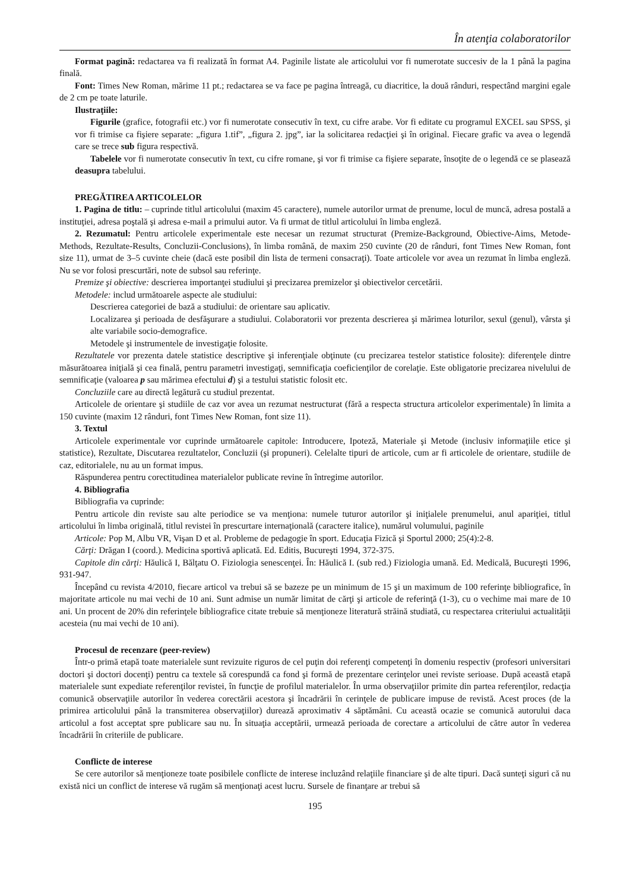În atenţia colaboratorilor
Format pagină: redactarea va fi realizată în format A4. Paginile listate ale articolului vor fi numerotate succesiv de la 1 până la pagina finală.
Font: Times New Roman, mărime 11 pt.; redactarea se va face pe pagina întreagă, cu diacritice, la două rânduri, respectând margini egale de 2 cm pe toate laturile.
Ilustraţiile:
Figurile (grafice, fotografii etc.) vor fi numerotate consecutiv în text, cu cifre arabe. Vor fi editate cu programul EXCEL sau SPSS, şi vor fi trimise ca fişiere separate: „figura 1.tif”, „figura 2. jpg”, iar la solicitarea redacţiei şi în original. Fiecare grafic va avea o legendă care se trece sub figura respectivă.
Tabelele vor fi numerotate consecutiv în text, cu cifre romane, şi vor fi trimise ca fişiere separate, însoţite de o legendă ce se plasează deasupra tabelului.
PREGĂTIREA ARTICOLELOR
1. Pagina de titlu: – cuprinde titlul articolului (maxim 45 caractere), numele autorilor urmat de prenume, locul de muncă, adresa postală a instituţiei, adresa poştală şi adresa e-mail a primului autor. Va fi urmat de titlul articolului în limba engleză.
2. Rezumatul: Pentru articolele experimentale este necesar un rezumat structurat (Premize-Background, Obiective-Aims, Metode-Methods, Rezultate-Results, Concluzii-Conclusions), în limba română, de maxim 250 cuvinte (20 de rânduri, font Times New Roman, font size 11), urmat de 3–5 cuvinte cheie (dacă este posibil din lista de termeni consacraţi). Toate articolele vor avea un rezumat în limba engleză. Nu se vor folosi prescurtări, note de subsol sau referinţe.
Premize şi obiective: descrierea importanţei studiului şi precizarea premizelor şi obiectivelor cercetării.
Metodele: includ următoarele aspecte ale studiului:
Descrierea categoriei de bază a studiului: de orientare sau aplicativ.
Localizarea şi perioada de desfăşurare a studiului. Colaboratorii vor prezenta descrierea şi mărimea loturilor, sexul (genul), vârsta şi alte variabile socio-demografice.
Metodele şi instrumentele de investigaţie folosite.
Rezultatele vor prezenta datele statistice descriptive şi inferenţiale obţinute (cu precizarea testelor statistice folosite): diferenţele dintre măsurătoarea iniţială şi cea finală, pentru parametri investigaţi, semnificaţia coeficienţilor de corelaţie. Este obligatorie precizarea nivelului de semnificaţie (valoarea p sau mărimea efectului d) şi a testului statistic folosit etc.
Concluziile care au directă legătură cu studiul prezentat.
Articolele de orientare şi studiile de caz vor avea un rezumat nestructurat (fără a respecta structura articolelor experimentale) în limita a 150 cuvinte (maxim 12 rânduri, font Times New Roman, font size 11).
3. Textul
Articolele experimentale vor cuprinde următoarele capitole: Introducere, Ipoteză, Materiale şi Metode (inclusiv informaţiile etice şi statistice), Rezultate, Discutarea rezultatelor, Concluzii (şi propuneri). Celelalte tipuri de articole, cum ar fi articolele de orientare, studiile de caz, editorialele, nu au un format impus.
Răspunderea pentru corectitudinea materialelor publicate revine în întregime autorilor.
4. Bibliografia
Bibliografia va cuprinde:
Pentru articole din reviste sau alte periodice se va menţiona: numele tuturor autorilor şi iniţialele prenumelui, anul apariţiei, titlul articolului în limba originală, titlul revistei în prescurtare internaţională (caractere italice), numărul volumului, paginile
Articole: Pop M, Albu VR, Vişan D et al. Probleme de pedagogie în sport. Educaţia Fizică şi Sportul 2000; 25(4):2-8.
Cărţi: Drăgan I (coord.). Medicina sportivă aplicată. Ed. Editis, Bucureşti 1994, 372-375.
Capitole din cărţi: Hăulică I, Bălţatu O. Fiziologia senescenţei. În: Hăulică I. (sub red.) Fiziologia umană. Ed. Medicală, Bucureşti 1996, 931-947.
Începând cu revista 4/2010, fiecare articol va trebui să se bazeze pe un minimum de 15 şi un maximum de 100 referinţe bibliografice, în majoritate articole nu mai vechi de 10 ani. Sunt admise un număr limitat de cărţi şi articole de referinţă (1-3), cu o vechime mai mare de 10 ani. Un procent de 20% din referinţele bibliografice citate trebuie să menţioneze literatură străină studiată, cu respectarea criteriului actualităţii acesteia (nu mai vechi de 10 ani).
Procesul de recenzare (peer-review)
Într-o primă etapă toate materialele sunt revizuite riguros de cel puţin doi referenţi competenţi în domeniu respectiv (profesori universitari doctori şi doctori docenţi) pentru ca textele să corespundă ca fond şi formă de prezentare cerinţelor unei reviste serioase. După această etapă materialele sunt expediate referenţilor revistei, în funcţie de profilul materialelor. În urma observaţiilor primite din partea referenţilor, redacţia comunică observaţiile autorilor în vederea corectării acestora şi încadrării în cerinţele de publicare impuse de revistă. Acest proces (de la primirea articolului până la transmiterea observaţiilor) durează aproximativ 4 săptămâni. Cu această ocazie se comunică autorului daca articolul a fost acceptat spre publicare sau nu. În situaţia acceptării, urmează perioada de corectare a articolului de către autor în vederea încadrării în criteriile de publicare.
Conflicte de interese
Se cere autorilor să menţioneze toate posibilele conflicte de interese incluzând relaţiile financiare şi de alte tipuri. Dacă sunteţi siguri că nu există nici un conflict de interese vă rugăm să menţionaţi acest lucru. Sursele de finanţare ar trebui să
195